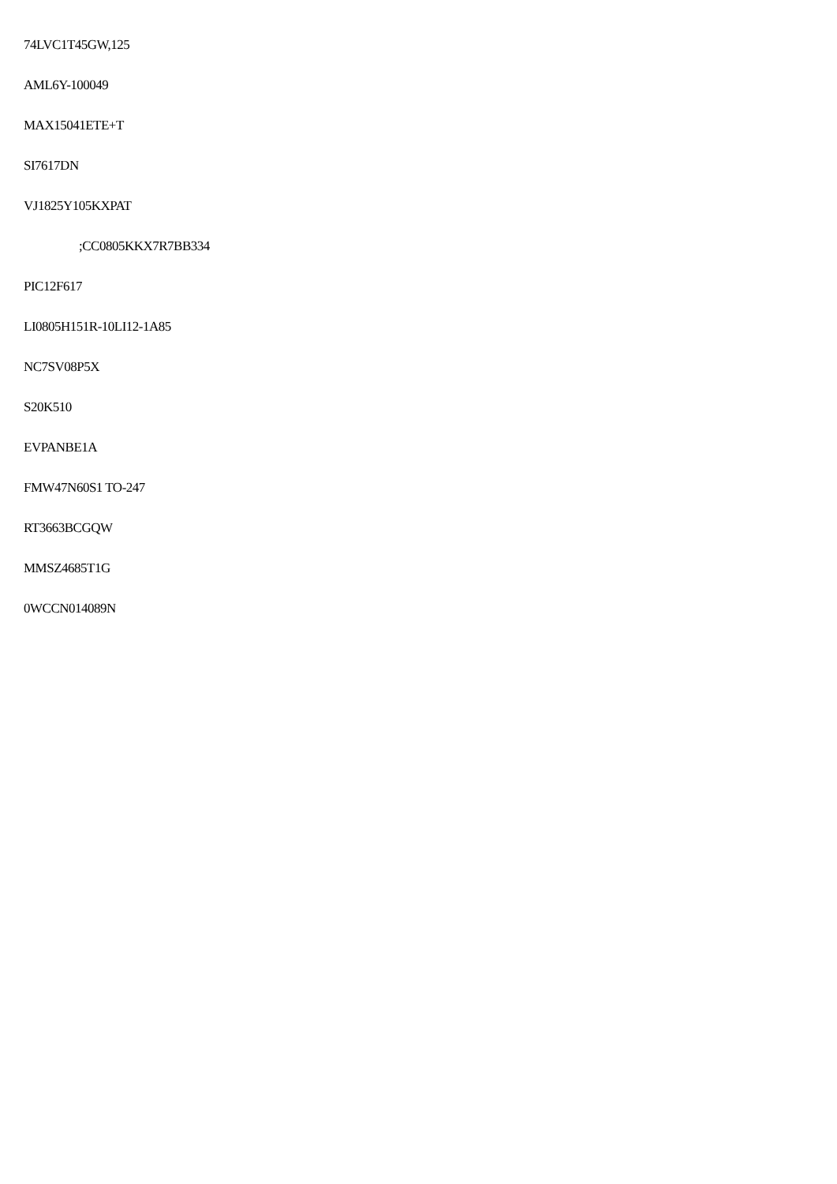74LVC1T45GW,125
AML6Y-100049
MAX15041ETE+T
SI7617DN
VJ1825Y105KXPAT
;CC0805KKX7R7BB334
PIC12F617
LI0805H151R-10LI12-1A85
NC7SV08P5X
S20K510
EVPANBE1A
FMW47N60S1 TO-247
RT3663BCGQW
MMSZ4685T1G
0WCCN014089N